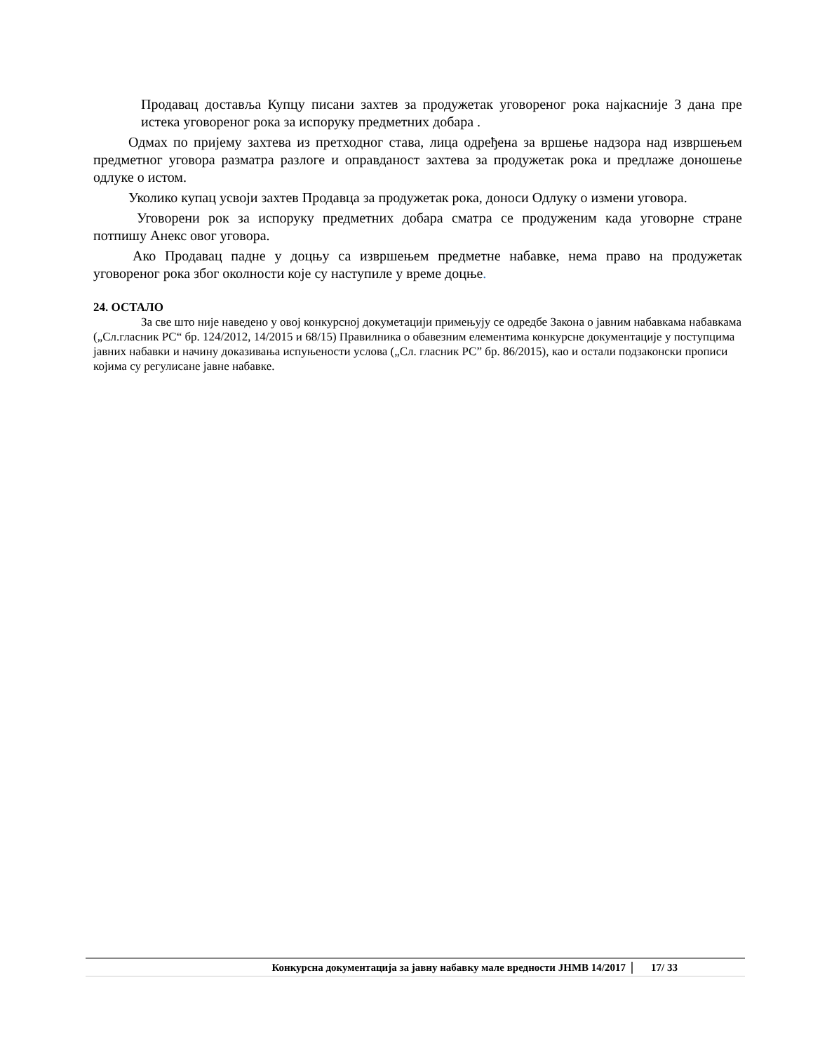Продавац доставља Купцу писани захтев за продужетак уговореног рока најкасније 3 дана пре истека уговореног рока за испоруку предметних добара .
Одмах по пријему захтева из претходног става, лица одређена за вршење надзора над извршењем предметног уговора разматра разлоге и оправданост захтева за продужетак рока и предлаже доношење одлуке о истом.
Уколико купац усвоји захтев Продавца за продужетак рока, доноси Одлуку о измени уговора.
Уговорени рок за испоруку предметних добара сматра се продуженим када уговорне стране потпишу Анекс овог уговора.
Ако Продавац падне у доцњу са извршењем предметне набавке, нема право на продужетак уговореног рока због околности које су наступиле у време доцње.
24. ОСТАЛО
За све што није наведено у овој конкурсној докуметацији примењују се одредбе Закона о јавним набавкама набавкама („Сл.гласник РС“ бр. 124/2012, 14/2015 и 68/15) Правилника о обавезним елементима конкурсне документације у поступцима јавних набавки и начину доказивања испуњености услова („Сл. гласник РС” бр. 86/2015), као и остали подзаконски прописи којима су регулисане јавне набавке.
Конкурсна документација за јавну набавку мале вредности ЈНМВ 14/2017 17/ 33